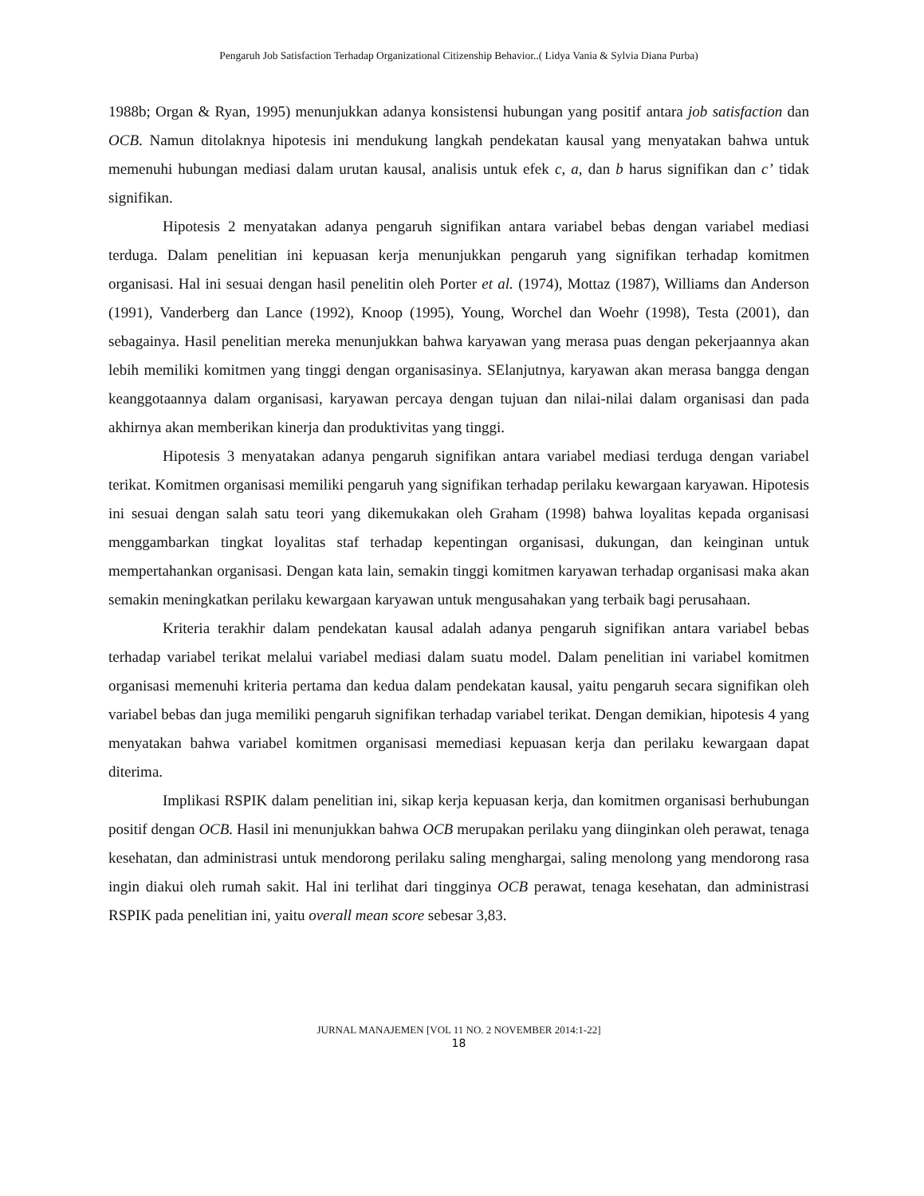Pengaruh Job Satisfaction Terhadap Organizational Citizenship Behavior..( Lidya Vania & Sylvia Diana Purba)
1988b; Organ & Ryan, 1995) menunjukkan adanya konsistensi hubungan yang positif antara job satisfaction dan OCB. Namun ditolaknya hipotesis ini mendukung langkah pendekatan kausal yang menyatakan bahwa untuk memenuhi hubungan mediasi dalam urutan kausal, analisis untuk efek c, a, dan b harus signifikan dan c’ tidak signifikan.
Hipotesis 2 menyatakan adanya pengaruh signifikan antara variabel bebas dengan variabel mediasi terduga. Dalam penelitian ini kepuasan kerja menunjukkan pengaruh yang signifikan terhadap komitmen organisasi. Hal ini sesuai dengan hasil penelitin oleh Porter et al. (1974), Mottaz (1987), Williams dan Anderson (1991), Vanderberg dan Lance (1992), Knoop (1995), Young, Worchel dan Woehr (1998), Testa (2001), dan sebagainya. Hasil penelitian mereka menunjukkan bahwa karyawan yang merasa puas dengan pekerjaannya akan lebih memiliki komitmen yang tinggi dengan organisasinya. SElanjutnya, karyawan akan merasa bangga dengan keanggotaannya dalam organisasi, karyawan percaya dengan tujuan dan nilai-nilai dalam organisasi dan pada akhirnya akan memberikan kinerja dan produktivitas yang tinggi.
Hipotesis 3 menyatakan adanya pengaruh signifikan antara variabel mediasi terduga dengan variabel terikat. Komitmen organisasi memiliki pengaruh yang signifikan terhadap perilaku kewargaan karyawan. Hipotesis ini sesuai dengan salah satu teori yang dikemukakan oleh Graham (1998) bahwa loyalitas kepada organisasi menggambarkan tingkat loyalitas staf terhadap kepentingan organisasi, dukungan, dan keinginan untuk mempertahankan organisasi. Dengan kata lain, semakin tinggi komitmen karyawan terhadap organisasi maka akan semakin meningkatkan perilaku kewargaan karyawan untuk mengusahakan yang terbaik bagi perusahaan.
Kriteria terakhir dalam pendekatan kausal adalah adanya pengaruh signifikan antara variabel bebas terhadap variabel terikat melalui variabel mediasi dalam suatu model. Dalam penelitian ini variabel komitmen organisasi memenuhi kriteria pertama dan kedua dalam pendekatan kausal, yaitu pengaruh secara signifikan oleh variabel bebas dan juga memiliki pengaruh signifikan terhadap variabel terikat. Dengan demikian, hipotesis 4 yang menyatakan bahwa variabel komitmen organisasi memediasi kepuasan kerja dan perilaku kewargaan dapat diterima.
Implikasi RSPIK dalam penelitian ini, sikap kerja kepuasan kerja, dan komitmen organisasi berhubungan positif dengan OCB. Hasil ini menunjukkan bahwa OCB merupakan perilaku yang diinginkan oleh perawat, tenaga kesehatan, dan administrasi untuk mendorong perilaku saling menghargai, saling menolong yang mendorong rasa ingin diakui oleh rumah sakit. Hal ini terlihat dari tingginya OCB perawat, tenaga kesehatan, dan administrasi RSPIK pada penelitian ini, yaitu overall mean score sebesar 3,83.
JURNAL MANAJEMEN [VOL 11 NO. 2 NOVEMBER 2014:1-22]
18